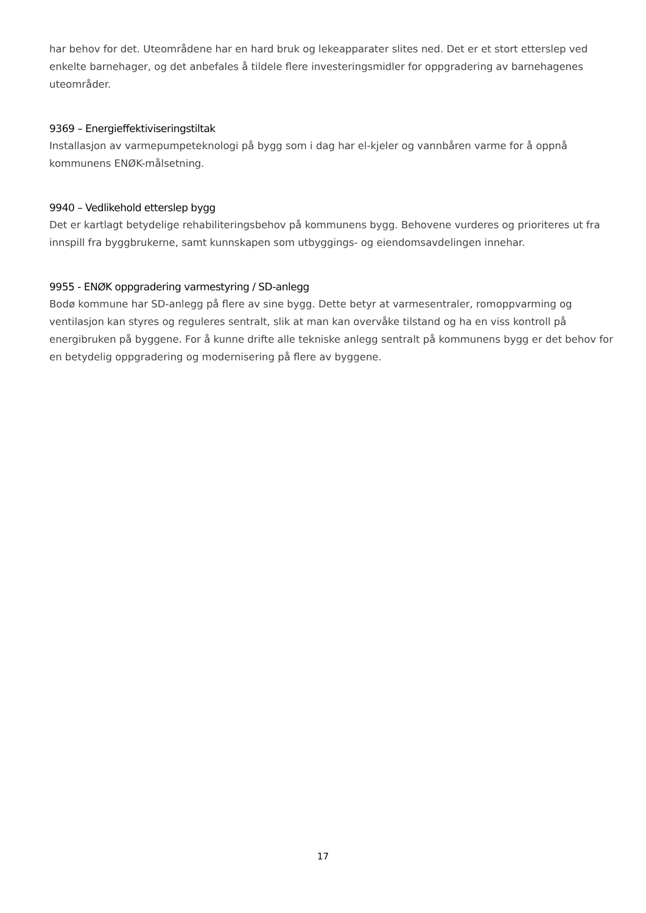har behov for det. Uteområdene har en hard bruk og lekeapparater slites ned. Det er et stort etterslep ved enkelte barnehager, og det anbefales å tildele flere investeringsmidler for oppgradering av barnehagenes uteområder.
9369 – Energieffektiviseringstiltak
Installasjon av varmepumpeteknologi på bygg som i dag har el-kjeler og vannbåren varme for å oppnå kommunens ENØK-målsetning.
9940 – Vedlikehold etterslep bygg
Det er kartlagt betydelige rehabiliteringsbehov på kommunens bygg. Behovene vurderes og prioriteres ut fra innspill fra byggbrukerne, samt kunnskapen som utbyggings- og eiendomsavdelingen innehar.
9955 - ENØK oppgradering varmestyring / SD-anlegg
Bodø kommune har SD-anlegg på flere av sine bygg. Dette betyr at varmesentraler, romoppvarming og ventilasjon kan styres og reguleres sentralt, slik at man kan overvåke tilstand og ha en viss kontroll på energibruken på byggene. For å kunne drifte alle tekniske anlegg sentralt på kommunens bygg er det behov for en betydelig oppgradering og modernisering på flere av byggene.
17